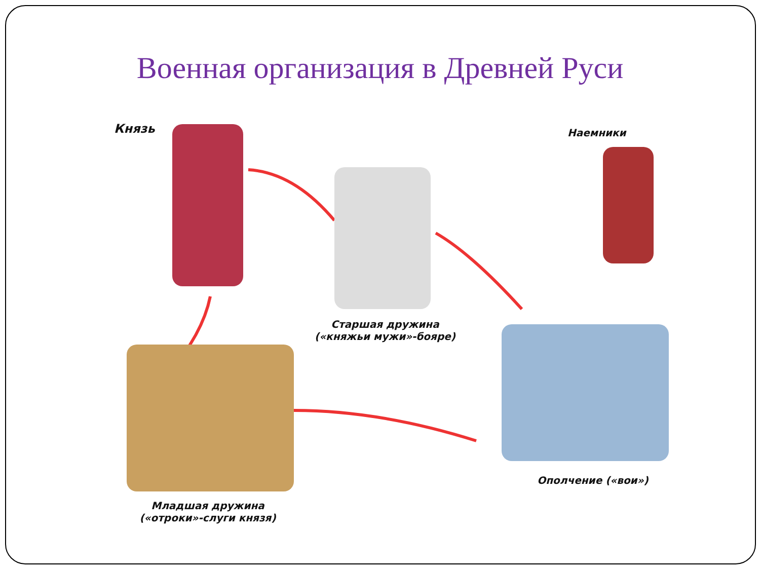Военная организация в Древней Руси
Князь Наемники
Старшая дружина
(«княжьи мужи»-бояре)
Младшая дружина
(«отроки»-слуги князя)
Ополчение («вои»)